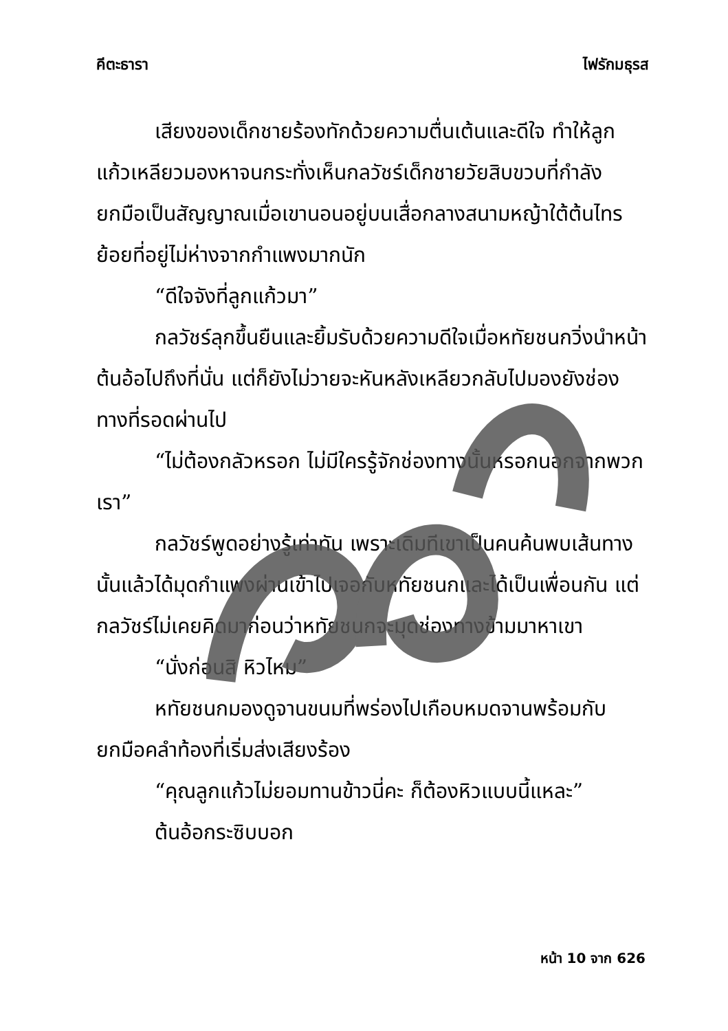คีตะธารา ไฟรักมธุรส
เสียงของเด็กชายร้องทักด้วยความตื่นเต้นและดีใจ ทำให้ลูกแก้วเหลียวมองหาจนกระทั่งเห็นกลวัชร์เด็กชายวัยสิบขวบที่กำลังยกมือเป็นสัญญาณเมื่อเขานอนอยู่บนเสื่อกลางสนามหญ้าใต้ต้นไทรย้อยที่อยู่ไม่ห่างจากกำแพงมากนัก
“ดีใจจังที่ลูกแก้วมา”
กลวัชร์ลุกขึ้นยืนและยิ้มรับด้วยความดีใจเมื่อหทัยชนกวิ่งนำหน้าต้นอ้อไปถึงที่นั่น แต่ก็ยังไม่วายจะหันหลังเหลียวกลับไปมองยังช่องทางที่รอดผ่านไป
“ไม่ต้องกลัวหรอก ไม่มีใครรู้จักช่องทางนั้นหรอกนอกจากพวกเรา”
กลวัชร์พูดอย่างรู้เท่าทัน เพราะเดิมทีเขาเป็นคนค้นพบเส้นทางนั้นแล้วได้มุดกำแพงผ่านเข้าไปเจอกับหทัยชนกและได้เป็นเพื่อนกัน แต่กลวัชร์ไม่เคยคิดมาก่อนว่าหทัยชนกจะมุดช่องทางข้ามมาหาเขา
“นั่งก่อนสิ หิวไหม”
หทัยชนกมองดูจานขนมที่พร่องไปเกือบหมดจานพร้อมกับยกมือคลำท้องที่เริ่มส่งเสียงร้อง
“คุณลูกแก้วไม่ยอมทานข้าวนี่คะ ก็ต้องหิวแบบนี้แหละ”
ต้นอ้อกระซิบบอก
หน้า 10 จาก 626